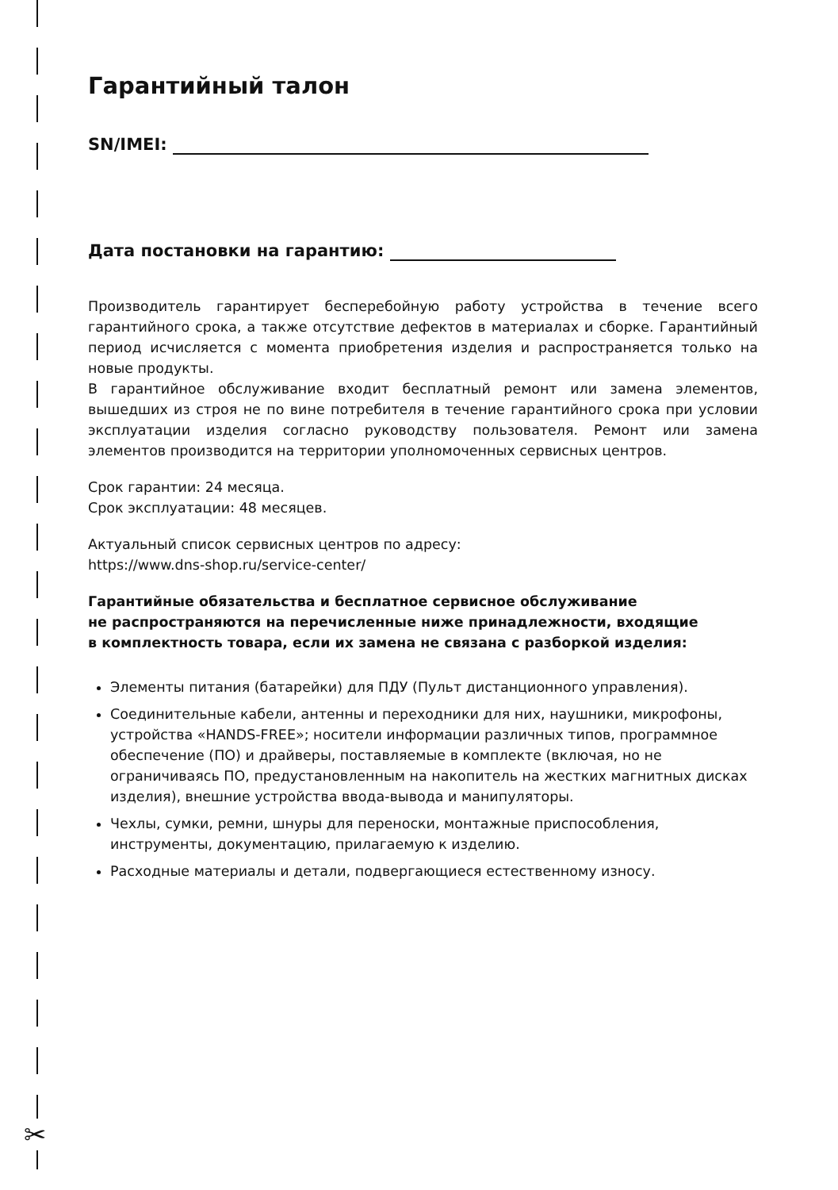✂
Гарантийный талон
SN/IMEI:
Дата постановки на гарантию:
Производитель гарантирует бесперебойную работу устройства в течение всего гарантийного срока, а также отсутствие дефектов в материалах и сборке. Гарантийный период исчисляется с момента приобретения изделия и распространяется только на новые продукты.
В гарантийное обслуживание входит бесплатный ремонт или замена элементов, вышедших из строя не по вине потребителя в течение гарантийного срока при условии эксплуатации изделия согласно руководству пользователя. Ремонт или замена элементов производится на территории уполномоченных сервисных центров.
Срок гарантии: 24 месяца.
Срок эксплуатации: 48 месяцев.
Актуальный список сервисных центров по адресу:
https://www.dns-shop.ru/service-center/
Гарантийные обязательства и бесплатное сервисное обслуживание
не распространяются на перечисленные ниже принадлежности, входящие
в комплектность товара, если их замена не связана с разборкой изделия:
Элементы питания (батарейки) для ПДУ (Пульт дистанционного управления).
Соединительные кабели, антенны и переходники для них, наушники, микрофоны, устройства «HANDS-FREE»; носители информации различных типов, программное обеспечение (ПО) и драйверы, поставляемые в комплекте (включая, но не ограничиваясь ПО, предустановленным на накопитель на жестких магнитных дисках изделия), внешние устройства ввода-вывода и манипуляторы.
Чехлы, сумки, ремни, шнуры для переноски, монтажные приспособления, инструменты, документацию, прилагаемую к изделию.
Расходные материалы и детали, подвергающиеся естественному износу.